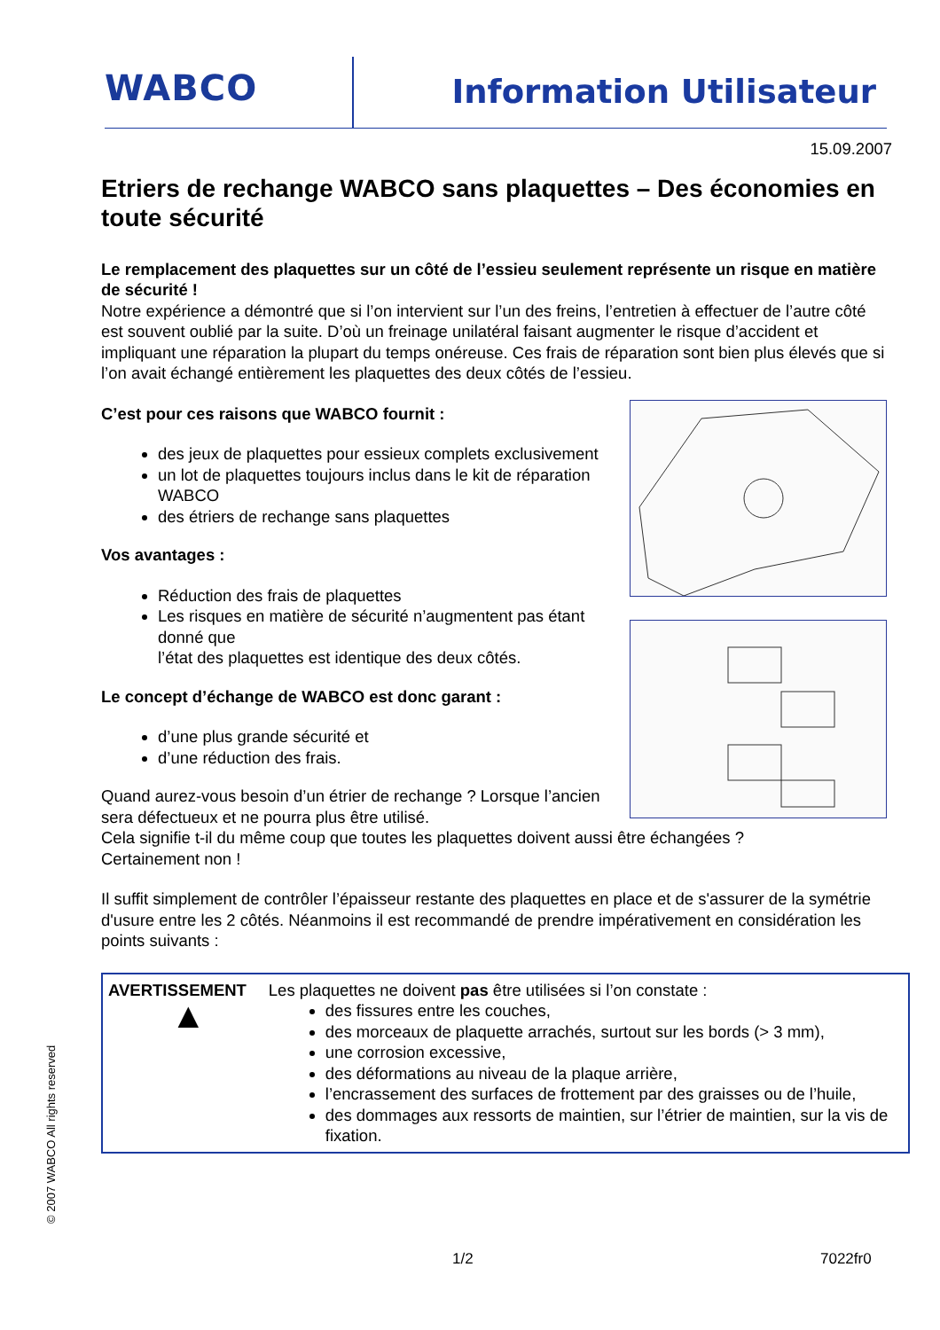WABCO Information Utilisateur
15.09.2007
Etriers de rechange WABCO sans plaquettes – Des économies en toute sécurité
Le remplacement des plaquettes sur un côté de l’essieu seulement représente un risque en matière de sécurité !
Notre expérience a démontré que si l’on intervient sur l’un des freins, l’entretien à effectuer de l’autre côté est souvent oublié par la suite. D’où un freinage unilatéral faisant augmenter le risque d’accident et impliquant une réparation la plupart du temps onéreuse. Ces frais de réparation sont bien plus élevés que si l’on avait échangé entièrement les plaquettes des deux côtés de l’essieu.
C’est pour ces raisons que WABCO fournit :
des jeux de plaquettes pour essieux complets exclusivement
un lot de plaquettes toujours inclus dans le kit de réparation WABCO
des étriers de rechange sans plaquettes
Vos avantages :
Réduction des frais de plaquettes
Les risques en matière de sécurité n’augmentent pas étant donné que
l’état des plaquettes est identique des deux côtés.
Le concept d’échange de WABCO est donc garant :
d’une plus grande sécurité et
d’une réduction des frais.
Quand aurez-vous besoin d’un étrier de rechange ? Lorsque l’ancien sera défectueux et ne pourra plus être utilisé.
Cela signifie t-il du même coup que toutes les plaquettes doivent aussi être échangées ?
Certainement non !
Il suffit simplement de contrôler l’épaisseur restante des plaquettes en place et de s'assurer de la symétrie d'usure entre les 2 côtés. Néanmoins il est recommandé de prendre impérativement en considération les points suivants :
AVERTISSEMENT
▲
Les plaquettes ne doivent pas être utilisées si l’on constate :
des fissures entre les couches,
des morceaux de plaquette arrachés, surtout sur les bords (> 3 mm),
une corrosion excessive,
des déformations au niveau de la plaque arrière,
l’encrassement des surfaces de frottement par des graisses ou de l’huile,
des dommages aux ressorts de maintien, sur l’étrier de maintien, sur la vis de fixation.
© 2007 WABCO All rights reserved
1/2 7022fr0